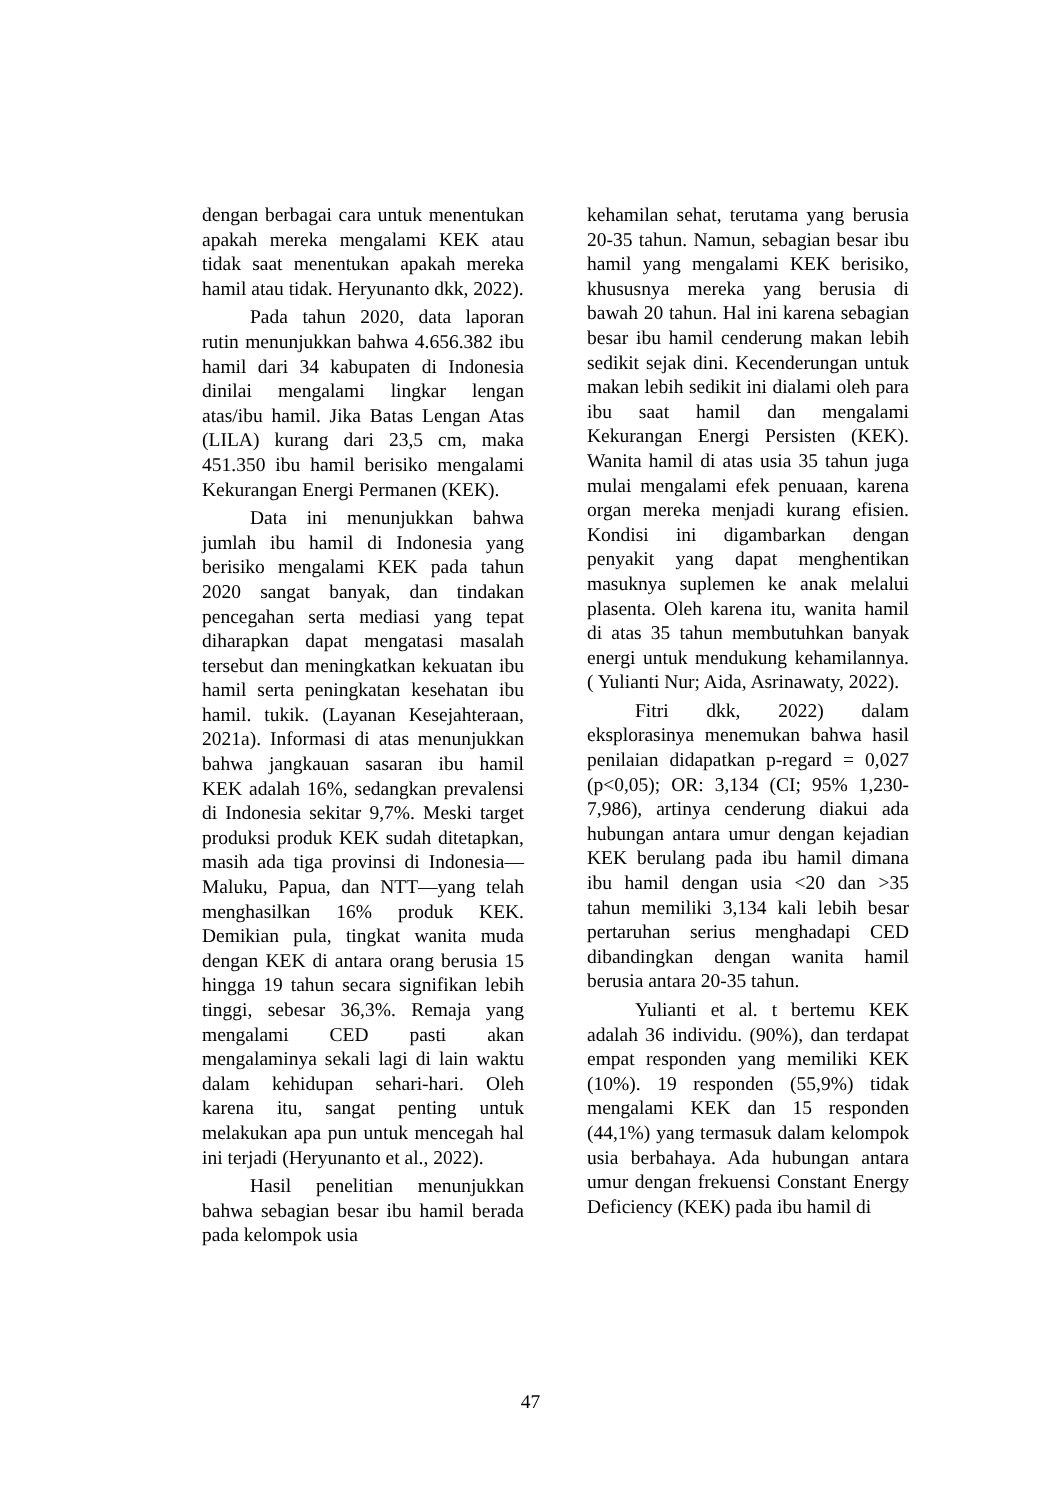dengan berbagai cara untuk menentukan apakah mereka mengalami KEK atau tidak saat menentukan apakah mereka hamil atau tidak. Heryunanto dkk, 2022).
Pada tahun 2020, data laporan rutin menunjukkan bahwa 4.656.382 ibu hamil dari 34 kabupaten di Indonesia dinilai mengalami lingkar lengan atas/ibu hamil. Jika Batas Lengan Atas (LILA) kurang dari 23,5 cm, maka 451.350 ibu hamil berisiko mengalami Kekurangan Energi Permanen (KEK).
Data ini menunjukkan bahwa jumlah ibu hamil di Indonesia yang berisiko mengalami KEK pada tahun 2020 sangat banyak, dan tindakan pencegahan serta mediasi yang tepat diharapkan dapat mengatasi masalah tersebut dan meningkatkan kekuatan ibu hamil serta peningkatan kesehatan ibu hamil. tukik. (Layanan Kesejahteraan, 2021a). Informasi di atas menunjukkan bahwa jangkauan sasaran ibu hamil KEK adalah 16%, sedangkan prevalensi di Indonesia sekitar 9,7%. Meski target produksi produk KEK sudah ditetapkan, masih ada tiga provinsi di Indonesia—Maluku, Papua, dan NTT—yang telah menghasilkan 16% produk KEK. Demikian pula, tingkat wanita muda dengan KEK di antara orang berusia 15 hingga 19 tahun secara signifikan lebih tinggi, sebesar 36,3%. Remaja yang mengalami CED pasti akan mengalaminya sekali lagi di lain waktu dalam kehidupan sehari-hari. Oleh karena itu, sangat penting untuk melakukan apa pun untuk mencegah hal ini terjadi (Heryunanto et al., 2022).
Hasil penelitian menunjukkan bahwa sebagian besar ibu hamil berada pada kelompok usia
kehamilan sehat, terutama yang berusia 20-35 tahun. Namun, sebagian besar ibu hamil yang mengalami KEK berisiko, khususnya mereka yang berusia di bawah 20 tahun. Hal ini karena sebagian besar ibu hamil cenderung makan lebih sedikit sejak dini. Kecenderungan untuk makan lebih sedikit ini dialami oleh para ibu saat hamil dan mengalami Kekurangan Energi Persisten (KEK). Wanita hamil di atas usia 35 tahun juga mulai mengalami efek penuaan, karena organ mereka menjadi kurang efisien. Kondisi ini digambarkan dengan penyakit yang dapat menghentikan masuknya suplemen ke anak melalui plasenta. Oleh karena itu, wanita hamil di atas 35 tahun membutuhkan banyak energi untuk mendukung kehamilannya. ( Yulianti Nur; Aida, Asrinawaty, 2022).
Fitri dkk, 2022) dalam eksplorasinya menemukan bahwa hasil penilaian didapatkan p-regard = 0,027 (p<0,05); OR: 3,134 (CI; 95% 1,230-7,986), artinya cenderung diakui ada hubungan antara umur dengan kejadian KEK berulang pada ibu hamil dimana ibu hamil dengan usia <20 dan >35 tahun memiliki 3,134 kali lebih besar pertaruhan serius menghadapi CED dibandingkan dengan wanita hamil berusia antara 20-35 tahun.
Yulianti et al. t bertemu KEK adalah 36 individu. (90%), dan terdapat empat responden yang memiliki KEK (10%). 19 responden (55,9%) tidak mengalami KEK dan 15 responden (44,1%) yang termasuk dalam kelompok usia berbahaya. Ada hubungan antara umur dengan frekuensi Constant Energy Deficiency (KEK) pada ibu hamil di
47